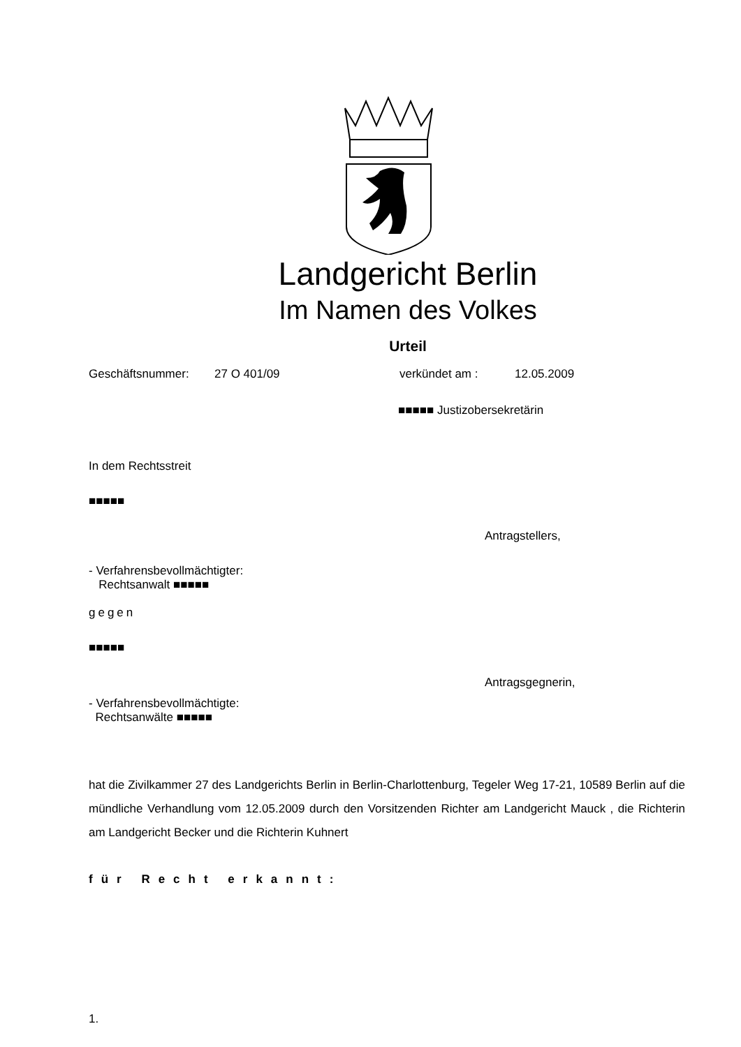Landgericht Berlin
Im Namen des Volkes
Urteil
Geschäftsnummer: 27 O 401/09 verkündet am : 12.05.2009
■■■■■ Justizobersekretärin
In dem Rechtsstreit
■■■■■
Antragstellers,
- Verfahrensbevollmächtigter:
Rechtsanwalt ■■■■■
gegen
■■■■■
Antragsgegnerin,
- Verfahrensbevollmächtigte:
Rechtsanwälte ■■■■■
hat die Zivilkammer 27 des Landgerichts Berlin in Berlin-Charlottenburg, Tegeler Weg 17-21, 10589 Berlin auf die mündliche Verhandlung vom 12.05.2009 durch den Vorsitzenden Richter am Landgericht Mauck , die Richterin am Landgericht Becker und die Richterin Kuhnert
für Recht erkannt:
1.